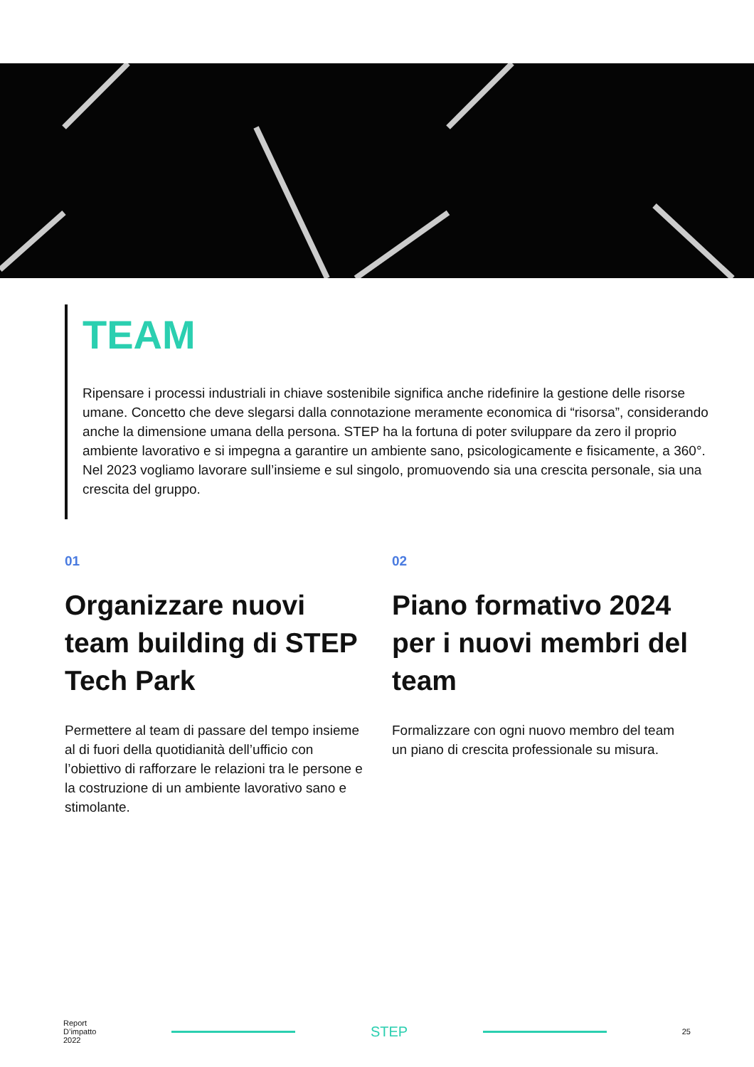TEAM
Ripensare i processi industriali in chiave sostenibile significa anche ridefinire la gestione delle risorse umane. Concetto che deve slegarsi dalla connotazione meramente economica di “risorsa”, considerando anche la dimensione umana della persona. STEP ha la fortuna di poter sviluppare da zero il proprio ambiente lavorativo e si impegna a garantire un ambiente sano, psicologicamente e fisicamente, a 360°. Nel 2023 vogliamo lavorare sull’insieme e sul singolo, promuovendo sia una crescita personale, sia una crescita del gruppo.
01
Organizzare nuovi team building di STEP Tech Park
Permettere al team di passare del tempo insieme al di fuori della quotidianità dell’ufficio con l’obiettivo di rafforzare le relazioni tra le persone e la costruzione di un ambiente lavorativo sano e stimolante.
02
Piano formativo 2024 per i nuovi membri del team
Formalizzare con ogni nuovo membro del team un piano di crescita professionale su misura.
Report
D’impatto
2022
STEP
25